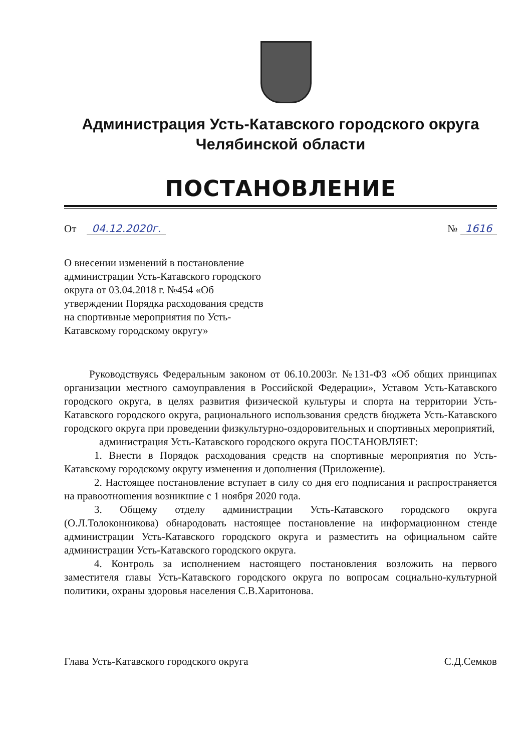Администрация Усть-Катавского городского округа
Челябинской области
ПОСТАНОВЛЕНИЕ
От 04.12.2020г. № 1616
О внесении изменений в постановление администрации Усть-Катавского городского округа от 03.04.2018 г. №454 «Об утверждении Порядка расходования средств на спортивные мероприятия по Усть-Катавскому городскому округу»
Руководствуясь Федеральным законом от 06.10.2003г. №131-ФЗ «Об общих принципах организации местного самоуправления в Российской Федерации», Уставом Усть-Катавского городского округа, в целях развития физической культуры и спорта на территории Усть-Катавского городского округа, рационального использования средств бюджета Усть-Катавского городского округа при проведении физкультурно-оздоровительных и спортивных мероприятий,
администрация Усть-Катавского городского округа ПОСТАНОВЛЯЕТ:
1. Внести в Порядок расходования средств на спортивные мероприятия по Усть-Катавскому городскому округу изменения и дополнения (Приложение).
2. Настоящее постановление вступает в силу со дня его подписания и распространяется на правоотношения возникшие с 1 ноября 2020 года.
3. Общему отделу администрации Усть-Катавского городского округа (О.Л.Толоконникова) обнародовать настоящее постановление на информационном стенде администрации Усть-Катавского городского округа и разместить на официальном сайте администрации Усть-Катавского городского округа.
4. Контроль за исполнением настоящего постановления возложить на первого заместителя главы Усть-Катавского городского округа по вопросам социально-культурной политики, охраны здоровья населения С.В.Харитонова.
Глава Усть-Катавского городского округа
С.Д.Семков